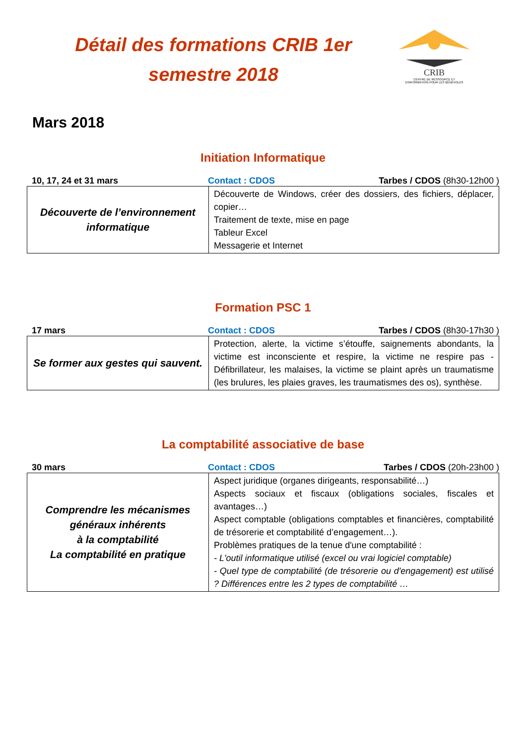Détail des formations CRIB 1er semestre 2018
CRIB
CENTRE DE RESSOURCE ET
D'INFORMATION POUR LES BÉNÉVOLES
Mars 2018
Initiation Informatique
10, 17, 24 et 31 mars Contact : CDOS Tarbes / CDOS (8h30-12h00 )
| Découverte de l’environnement informatique | Découverte de Windows, créer des dossiers, des fichiers, déplacer, copier… Traitement de texte, mise en page Tableur Excel Messagerie et Internet |
Formation PSC 1
17 mars Contact : CDOS Tarbes / CDOS (8h30-17h30 )
| Se former aux gestes qui sauvent. | Protection, alerte, la victime s’étouffe, saignements abondants, la victime est inconsciente et respire, la victime ne respire pas - Défibrillateur, les malaises, la victime se plaint après un traumatisme (les brulures, les plaies graves, les traumatismes des os), synthèse. |
La comptabilité associative de base
30 mars Contact : CDOS Tarbes / CDOS (20h-23h00 )
| Comprendre les mécanismes généraux inhérents à la comptabilité La comptabilité en pratique | Aspect juridique (organes dirigeants, responsabilité…) Aspects sociaux et fiscaux (obligations sociales, fiscales et avantages…) Aspect comptable (obligations comptables et financières, comptabilité de trésorerie et comptabilité d’engagement…). Problèmes pratiques de la tenue d'une comptabilité : - L'outil informatique utilisé (excel ou vrai logiciel comptable) - Quel type de comptabilité (de trésorerie ou d'engagement) est utilisé ? Différences entre les 2 types de comptabilité … |